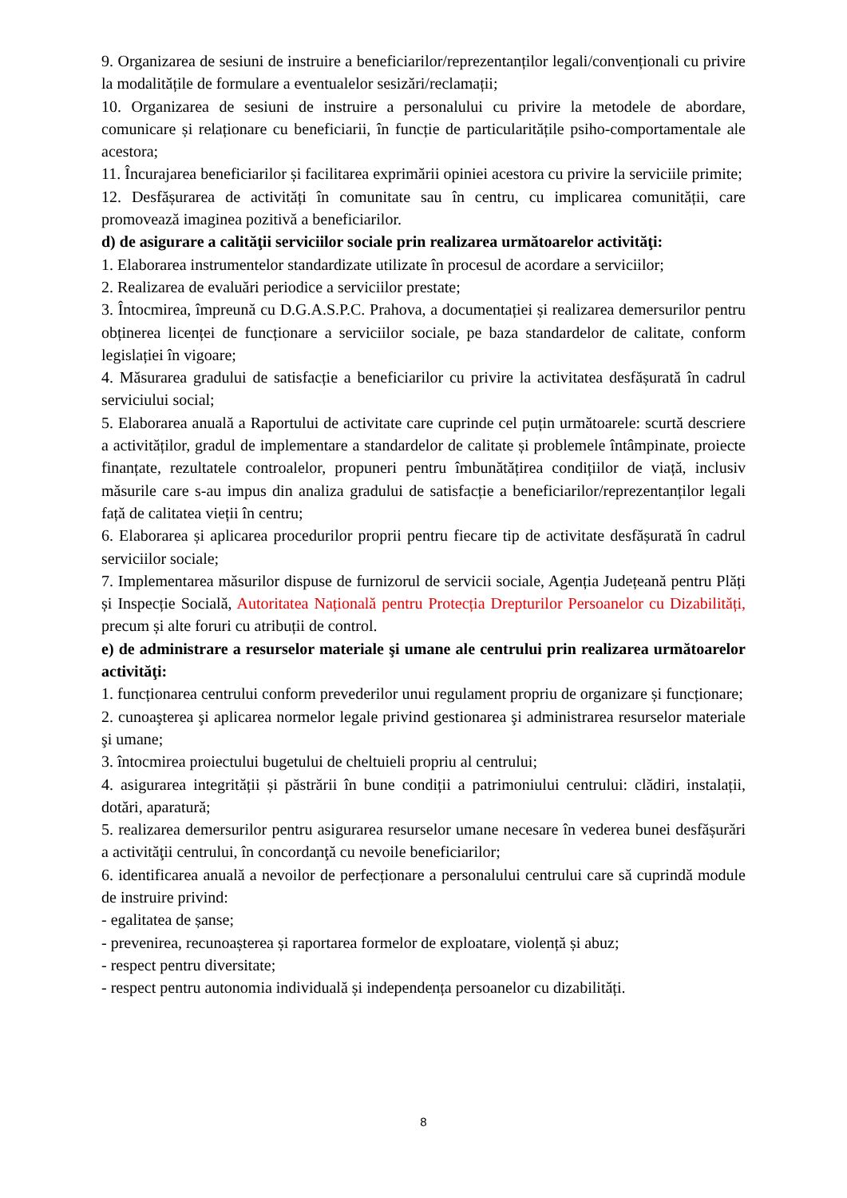9. Organizarea de sesiuni de instruire a beneficiarilor/reprezentanților legali/convenționali cu privire la modalitățile de formulare a eventualelor sesizări/reclamații;
10. Organizarea de sesiuni de instruire a personalului cu privire la metodele de abordare, comunicare și relaționare cu beneficiarii, în funcție de particularitățile psiho-comportamentale ale acestora;
11. Încurajarea beneficiarilor și facilitarea exprimării opiniei acestora cu privire la serviciile primite;
12. Desfășurarea de activități în comunitate sau în centru, cu implicarea comunității, care promovează imaginea pozitivă a beneficiarilor.
d) de asigurare a calităţii serviciilor sociale prin realizarea următoarelor activităţi:
1. Elaborarea instrumentelor standardizate utilizate în procesul de acordare a serviciilor;
2. Realizarea de evaluări periodice a serviciilor prestate;
3. Întocmirea, împreună cu D.G.A.S.P.C. Prahova, a documentației și realizarea demersurilor pentru obținerea licenței de funcționare a serviciilor sociale, pe baza standardelor de calitate, conform legislației în vigoare;
4. Măsurarea gradului de satisfacție a beneficiarilor cu privire la activitatea desfășurată în cadrul serviciului social;
5. Elaborarea anuală a Raportului de activitate care cuprinde cel puțin următoarele: scurtă descriere a activităților, gradul de implementare a standardelor de calitate și problemele întâmpinate, proiecte finanțate, rezultatele controalelor, propuneri pentru îmbunătățirea condițiilor de viață, inclusiv măsurile care s-au impus din analiza gradului de satisfacție a beneficiarilor/reprezentanților legali față de calitatea vieții în centru;
6. Elaborarea și aplicarea procedurilor proprii pentru fiecare tip de activitate desfășurată în cadrul serviciilor sociale;
7. Implementarea măsurilor dispuse de furnizorul de servicii sociale, Agenția Județeană pentru Plăți și Inspecție Socială, Autoritatea Națională pentru Protecția Drepturilor Persoanelor cu Dizabilități, precum și alte foruri cu atribuții de control.
e) de administrare a resurselor materiale şi umane ale centrului prin realizarea următoarelor activităţi:
1. funcționarea centrului conform prevederilor unui regulament propriu de organizare și funcționare;
2. cunoaşterea şi aplicarea normelor legale privind gestionarea şi administrarea resurselor materiale şi umane;
3. întocmirea proiectului bugetului de cheltuieli propriu al centrului;
4. asigurarea integrității și păstrării în bune condiții a patrimoniului centrului: clădiri, instalații, dotări, aparatură;
5. realizarea demersurilor pentru asigurarea resurselor umane necesare în vederea bunei desfășurări a activităţii centrului, în concordanţă cu nevoile beneficiarilor;
6. identificarea anuală a nevoilor de perfecționare a personalului centrului care să cuprindă module de instruire privind:
- egalitatea de șanse;
- prevenirea, recunoașterea și raportarea formelor de exploatare, violență și abuz;
- respect pentru diversitate;
- respect pentru autonomia individuală și independența persoanelor cu dizabilități.
8